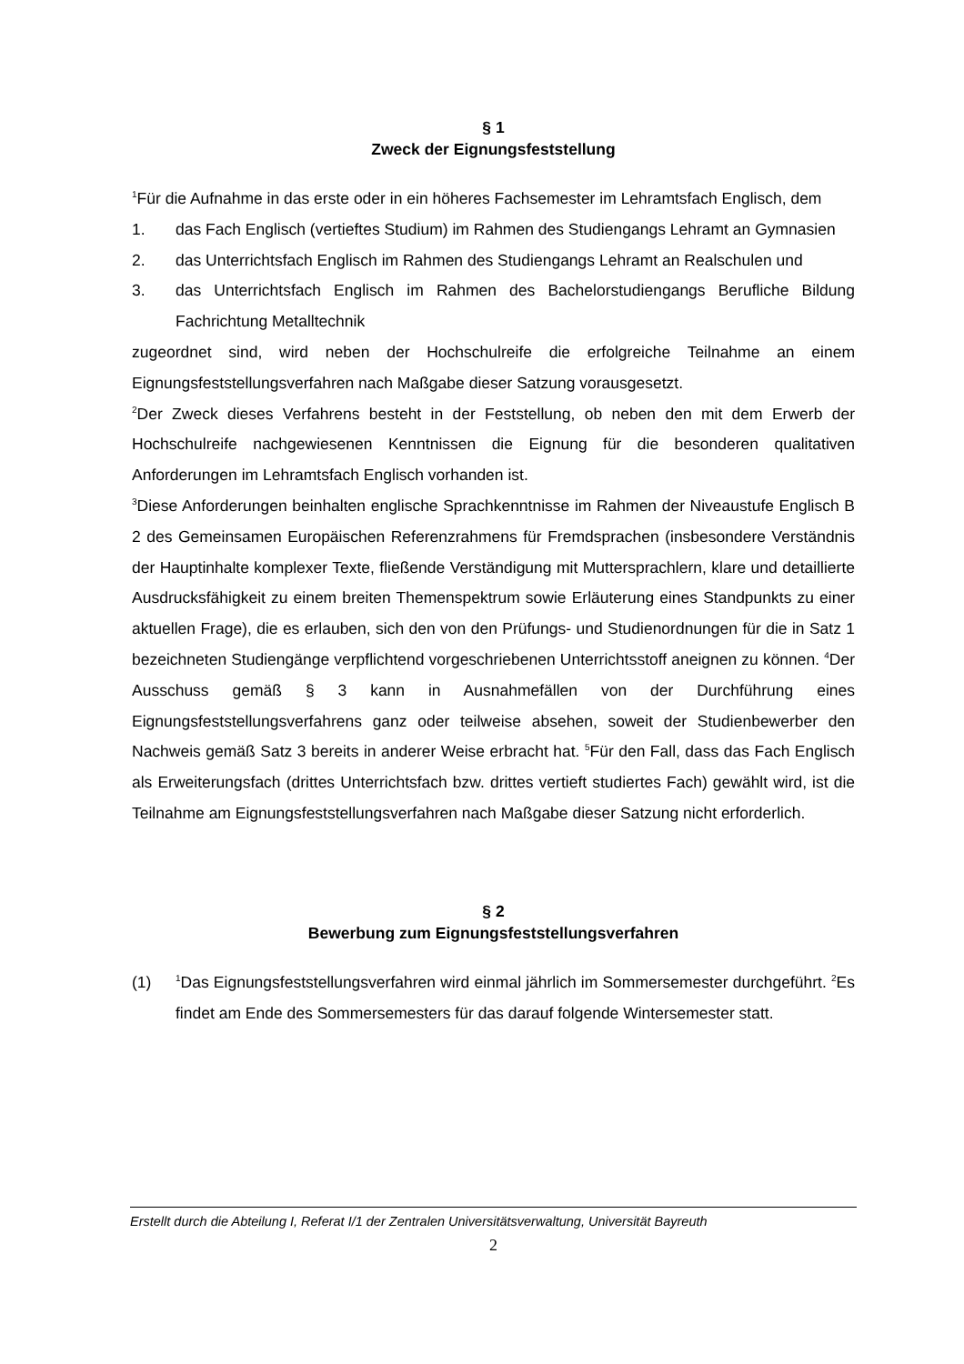§ 1
Zweck der Eignungsfeststellung
<sup>1</sup> Für die Aufnahme in das erste oder in ein höheres Fachsemester im Lehramtsfach Englisch, dem
1. das Fach Englisch (vertieftes Studium) im Rahmen des Studiengangs Lehramt an Gymnasien
2. das Unterrichtsfach Englisch im Rahmen des Studiengangs Lehramt an Realschulen und
3. das Unterrichtsfach Englisch im Rahmen des Bachelorstudiengangs Berufliche Bildung Fachrichtung Metalltechnik
zugeordnet sind, wird neben der Hochschulreife die erfolgreiche Teilnahme an einem Eignungsfeststellungsverfahren nach Maßgabe dieser Satzung vorausgesetzt.
<sup>2</sup> Der Zweck dieses Verfahrens besteht in der Feststellung, ob neben den mit dem Erwerb der Hochschulreife nachgewiesenen Kenntnissen die Eignung für die besonderen qualitativen Anforderungen im Lehramtsfach Englisch vorhanden ist.
<sup>3</sup> Diese Anforderungen beinhalten englische Sprachkenntnisse im Rahmen der Niveaustufe Englisch B 2 des Gemeinsamen Europäischen Referenzrahmens für Fremdsprachen (insbesondere Verständnis der Hauptinhalte komplexer Texte, fließende Verständigung mit Muttersprachlern, klare und detaillierte Ausdrucksfähigkeit zu einem breiten Themenspektrum sowie Erläuterung eines Standpunkts zu einer aktuellen Frage), die es erlauben, sich den von den Prüfungs- und Studienordnungen für die in Satz 1 bezeichneten Studiengänge verpflichtend vorgeschriebenen Unterrichtsstoff aneignen zu können. <sup>4</sup>Der Ausschuss gemäß § 3 kann in Ausnahmefällen von der Durchführung eines Eignungsfeststellungsverfahrens ganz oder teilweise absehen, soweit der Studien­bewerber den Nachweis gemäß Satz 3 bereits in anderer Weise erbracht hat. <sup>5</sup>Für den Fall, dass das Fach Englisch als Erweiterungsfach (drittes Unterrichtsfach bzw. drittes vertieft studiertes Fach) gewählt wird, ist die Teilnahme am Eignungsfeststellungsverfahren nach Maßgabe dieser Satzung nicht erforderlich.
§ 2
Bewerbung zum Eignungsfeststellungsverfahren
(1) <sup>1</sup>Das Eignungsfeststellungsverfahren wird einmal jährlich im Sommersemester durchgeführt. <sup>2</sup>Es findet am Ende des Sommersemesters für das darauf folgende Wintersemester statt.
Erstellt durch die Abteilung I, Referat I/1 der Zentralen Universitätsverwaltung, Universität Bayreuth
2